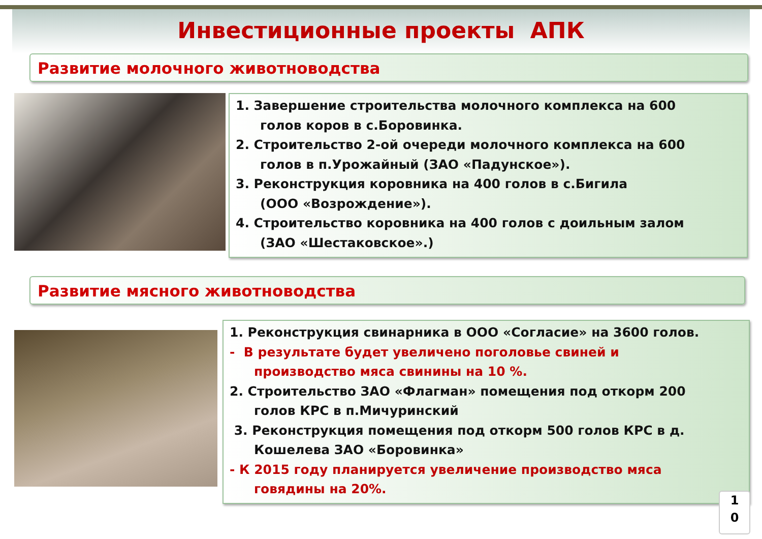Инвестиционные проекты АПК
Развитие молочного животноводства
1. Завершение строительства молочного комплекса на 600
голов коров в с.Боровинка.
2. Строительство 2-ой очереди молочного комплекса на 600
голов в п.Урожайный (ЗАО «Падунское»).
3. Реконструкция коровника на 400 голов в с.Бигила
(ООО «Возрождение»).
4. Строительство коровника на 400 голов с доильным залом
(ЗАО «Шестаковское».)
Развитие мясного животноводства
1. Реконструкция свинарника в ООО «Согласие» на 3600 голов.
- В результате будет увеличено поголовье свиней и
производство мяса свинины на 10 %.
2. Строительство ЗАО «Флагман» помещения под откорм 200
голов КРС в п.Мичуринский
3. Реконструкция помещения под откорм 500 голов КРС в д.
Кошелева ЗАО «Боровинка»
- К 2015 году планируется увеличение производство мяса
говядины на 20%.
1
0